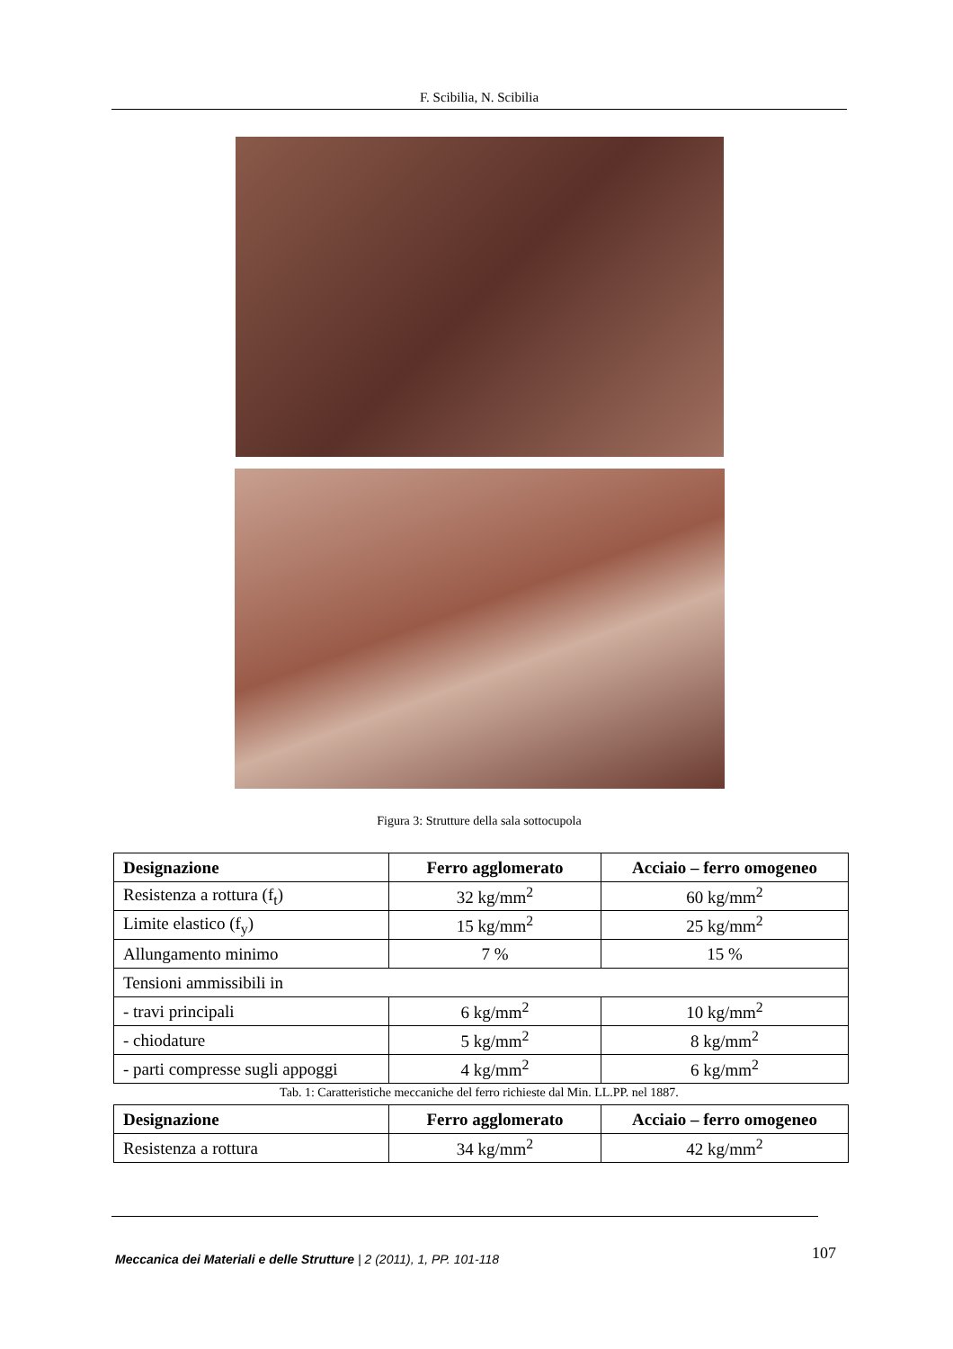F. Scibilia, N. Scibilia
Figura 3: Strutture della sala sottocupola
| Designazione | Ferro agglomerato | Acciaio – ferro omogeneo |
| --- | --- | --- |
| Resistenza a rottura (f<sub>t</sub>) | 32 kg/mm<sup>2</sup> | 60 kg/mm<sup>2</sup> |
| Limite elastico (f<sub>y</sub>) | 15 kg/mm<sup>2</sup> | 25 kg/mm<sup>2</sup> |
| Allungamento minimo | 7 % | 15 % |
| Tensioni ammissibili in | | |
| - travi principali | 6 kg/mm<sup>2</sup> | 10 kg/mm<sup>2</sup> |
| - chiodature | 5 kg/mm<sup>2</sup> | 8 kg/mm<sup>2</sup> |
| - parti compresse sugli appoggi | 4 kg/mm<sup>2</sup> | 6 kg/mm<sup>2</sup> |
Tab. 1: Caratteristiche meccaniche del ferro richieste dal Min. LL.PP. nel 1887.
| Designazione | Ferro agglomerato | Acciaio – ferro omogeneo |
| --- | --- | --- |
| Resistenza a rottura | 34 kg/mm<sup>2</sup> | 42 kg/mm<sup>2</sup> |
Meccanica dei Materiali e delle Strutture | 2 (2011), 1, PP. 101-118
107